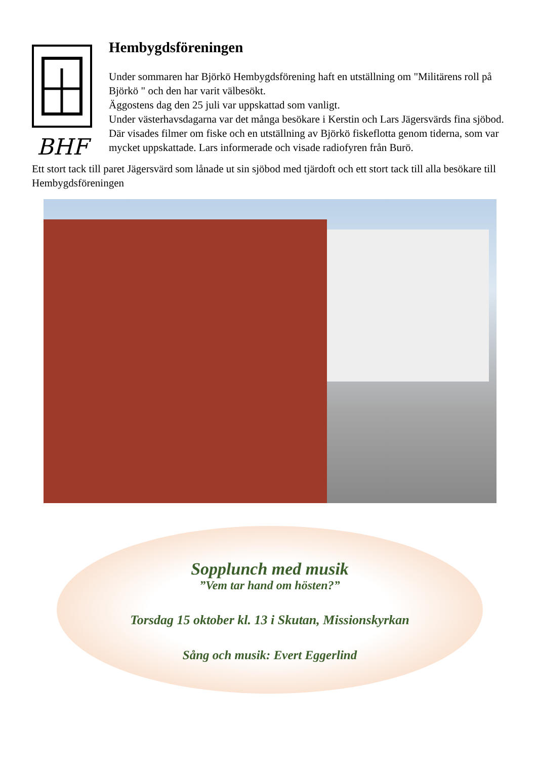BHF
Hembygdsföreningen
Under sommaren har Björkö Hembygdsförening haft en utställning om "Militärens roll på Björkö " och den har varit välbesökt.
Äggostens dag den 25 juli var uppskattad som vanligt.
Under västerhavsdagarna var det många besökare i Kerstin och Lars Jägersvärds fina sjöbod. Där visades filmer om fiske och en utställning av Björkö fiskeflotta genom tiderna, som var mycket uppskattade. Lars informerade och visade radiofyren från Burö.
Ett stort tack till paret Jägersvärd som lånade ut sin sjöbod med tjärdoft och ett stort tack till alla besökare till Hembygdsföreningen
Sopplunch med musik
”Vem tar hand om hösten?”
Torsdag 15 oktober kl. 13 i Skutan, Missionskyrkan
Sång och musik: Evert Eggerlind